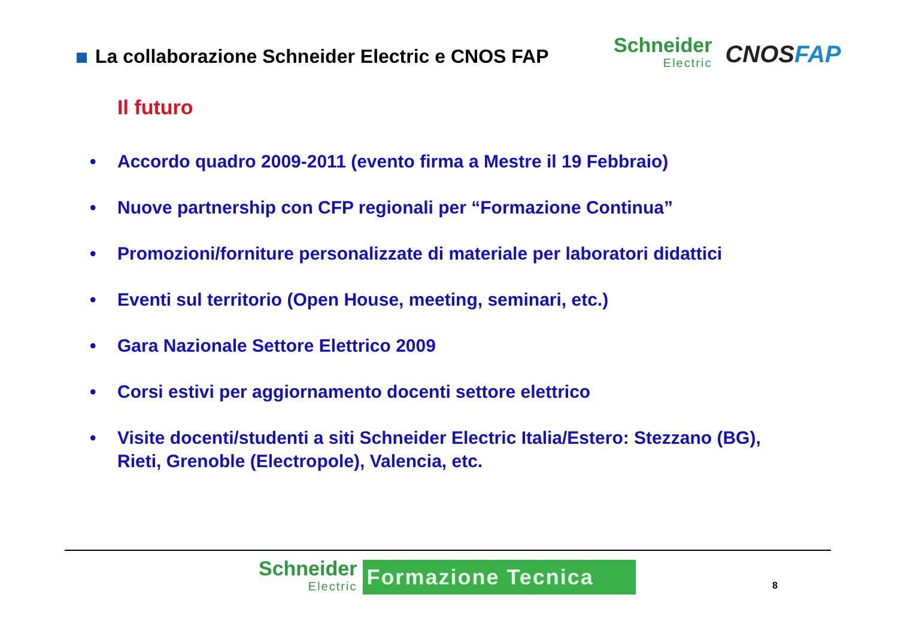La collaborazione Schneider Electric e CNOS FAP
Schneider
Electric
CNOSFAP
Il futuro
• Accordo quadro 2009-2011 (evento firma a Mestre il 19 Febbraio)
• Nuove partnership con CFP regionali per “Formazione Continua”
• Promozioni/forniture personalizzate di materiale per laboratori didattici
• Eventi sul territorio (Open House, meeting, seminari, etc.)
• Gara Nazionale Settore Elettrico 2009
• Corsi estivi per aggiornamento docenti settore elettrico
• Visite docenti/studenti a siti Schneider Electric Italia/Estero: Stezzano (BG), Rieti, Grenoble (Electropole), Valencia, etc.
Schneider
Electric
Formazione Tecnica
8